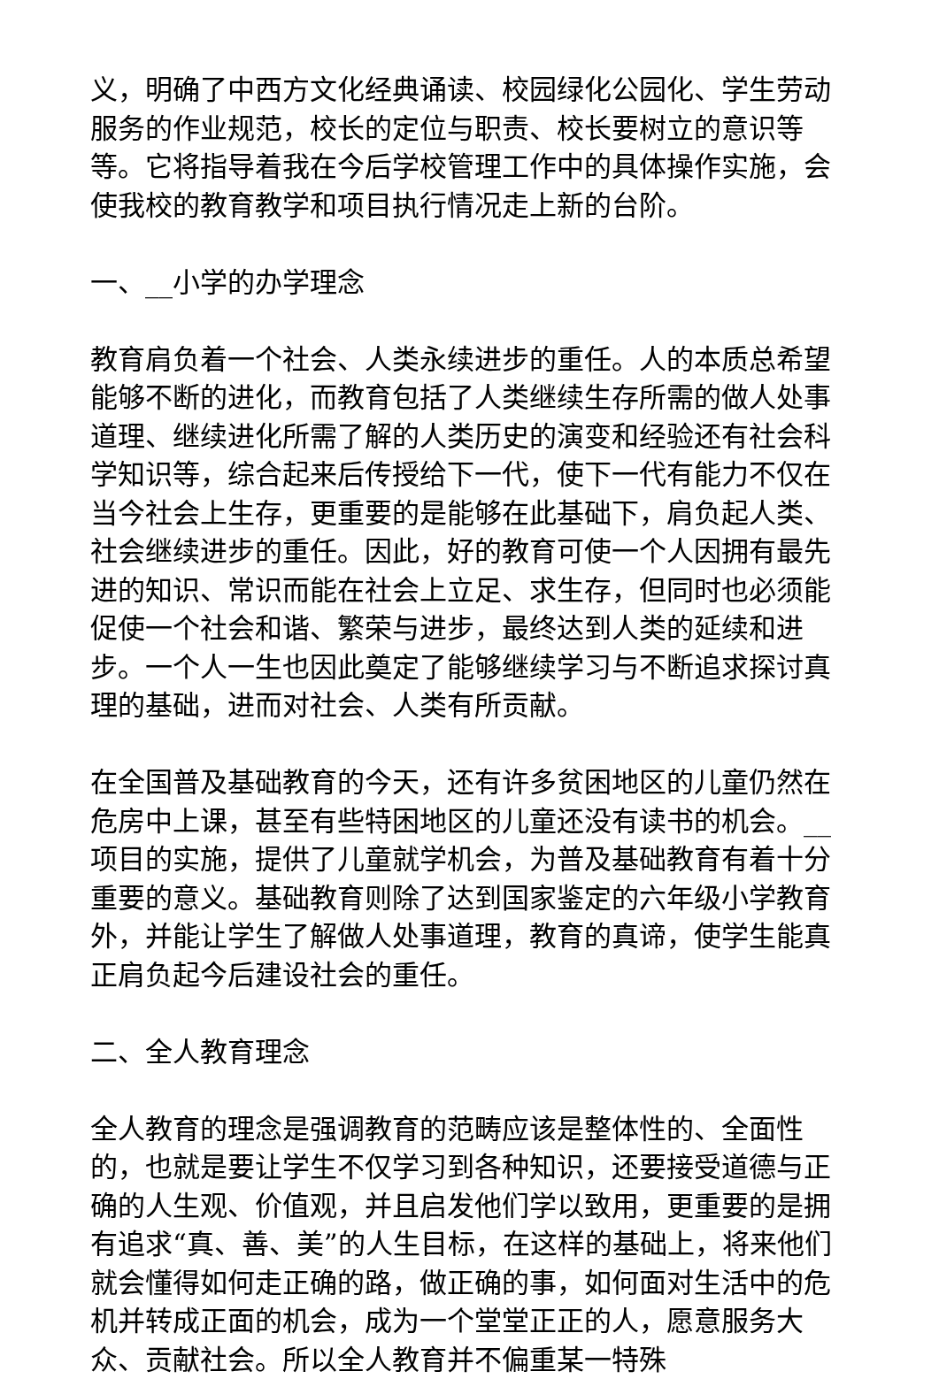义，明确了中西方文化经典诵读、校园绿化公园化、学生劳动服务的作业规范，校长的定位与职责、校长要树立的意识等等。它将指导着我在今后学校管理工作中的具体操作实施，会使我校的教育教学和项目执行情况走上新的台阶。
一、__小学的办学理念
教育肩负着一个社会、人类永续进步的重任。人的本质总希望能够不断的进化，而教育包括了人类继续生存所需的做人处事道理、继续进化所需了解的人类历史的演变和经验还有社会科学知识等，综合起来后传授给下一代，使下一代有能力不仅在当今社会上生存，更重要的是能够在此基础下，肩负起人类、社会继续进步的重任。因此，好的教育可使一个人因拥有最先进的知识、常识而能在社会上立足、求生存，但同时也必须能促使一个社会和谐、繁荣与进步，最终达到人类的延续和进步。一个人一生也因此奠定了能够继续学习与不断追求探讨真理的基础，进而对社会、人类有所贡献。
在全国普及基础教育的今天，还有许多贫困地区的儿童仍然在危房中上课，甚至有些特困地区的儿童还没有读书的机会。__项目的实施，提供了儿童就学机会，为普及基础教育有着十分重要的意义。基础教育则除了达到国家鉴定的六年级小学教育外，并能让学生了解做人处事道理，教育的真谛，使学生能真正肩负起今后建设社会的重任。
二、全人教育理念
全人教育的理念是强调教育的范畴应该是整体性的、全面性的，也就是要让学生不仅学习到各种知识，还要接受道德与正确的人生观、价值观，并且启发他们学以致用，更重要的是拥有追求“真、善、美”的人生目标，在这样的基础上，将来他们就会懂得如何走正确的路，做正确的事，如何面对生活中的危机并转成正面的机会，成为一个堂堂正正的人，愿意服务大众、贡献社会。所以全人教育并不偏重某一特殊